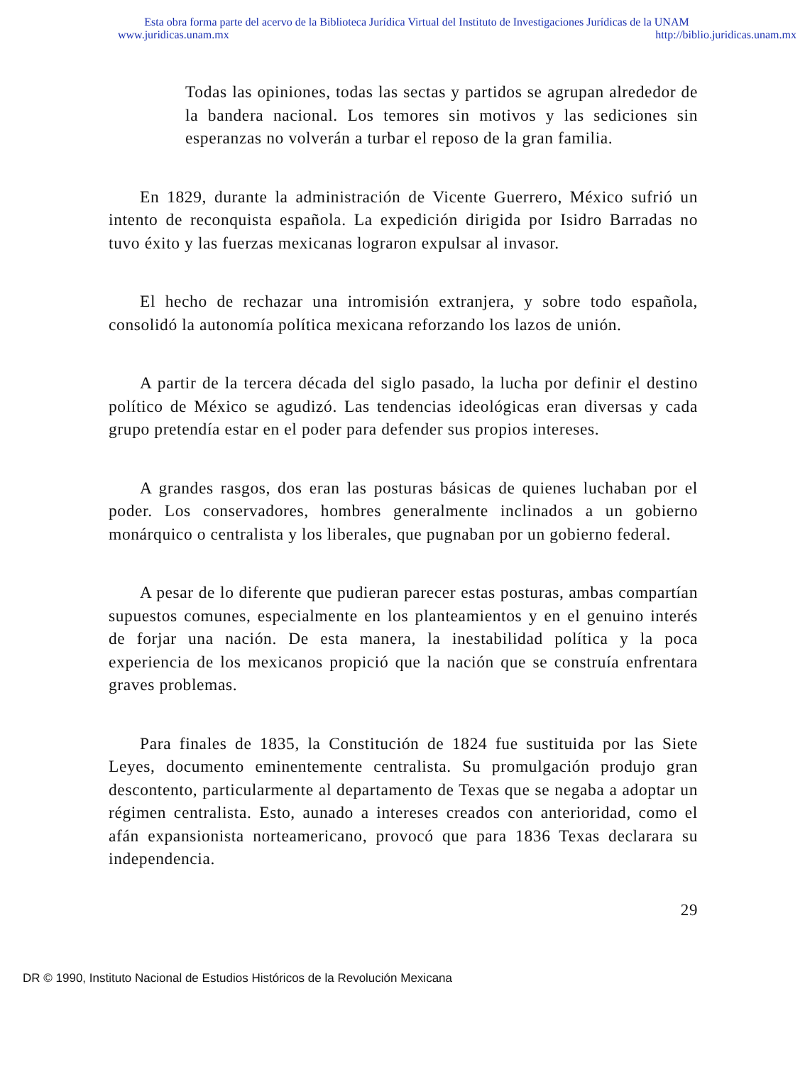Esta obra forma parte del acervo de la Biblioteca Jurídica Virtual del Instituto de Investigaciones Jurídicas de la UNAM
www.juridicas.unam.mx http://biblio.juridicas.unam.mx
Todas las opiniones, todas las sectas y partidos se agrupan alrededor de la bandera nacional. Los temores sin motivos y las sediciones sin esperanzas no volverán a turbar el reposo de la gran familia.
En 1829, durante la administración de Vicente Guerrero, México sufrió un intento de reconquista española. La expedición dirigida por Isidro Barradas no tuvo éxito y las fuerzas mexicanas lograron expulsar al invasor.
El hecho de rechazar una intromisión extranjera, y sobre todo española, consolidó la autonomía política mexicana reforzando los lazos de unión.
A partir de la tercera década del siglo pasado, la lucha por definir el destino político de México se agudizó. Las tendencias ideológicas eran diversas y cada grupo pretendía estar en el poder para defender sus propios intereses.
A grandes rasgos, dos eran las posturas básicas de quienes luchaban por el poder. Los conservadores, hombres generalmente inclinados a un gobierno monárquico o centralista y los liberales, que pugnaban por un gobierno federal.
A pesar de lo diferente que pudieran parecer estas posturas, ambas compartían supuestos comunes, especialmente en los planteamientos y en el genuino interés de forjar una nación. De esta manera, la inestabilidad política y la poca experiencia de los mexicanos propició que la nación que se construía enfrentara graves problemas.
Para finales de 1835, la Constitución de 1824 fue sustituida por las Siete Leyes, documento eminentemente centralista. Su promulgación produjo gran descontento, particularmente al departamento de Texas que se negaba a adoptar un régimen centralista. Esto, aunado a intereses creados con anterioridad, como el afán expansionista norteamericano, provocó que para 1836 Texas declarara su independencia.
29
DR © 1990, Instituto Nacional de Estudios Históricos de la Revolución Mexicana